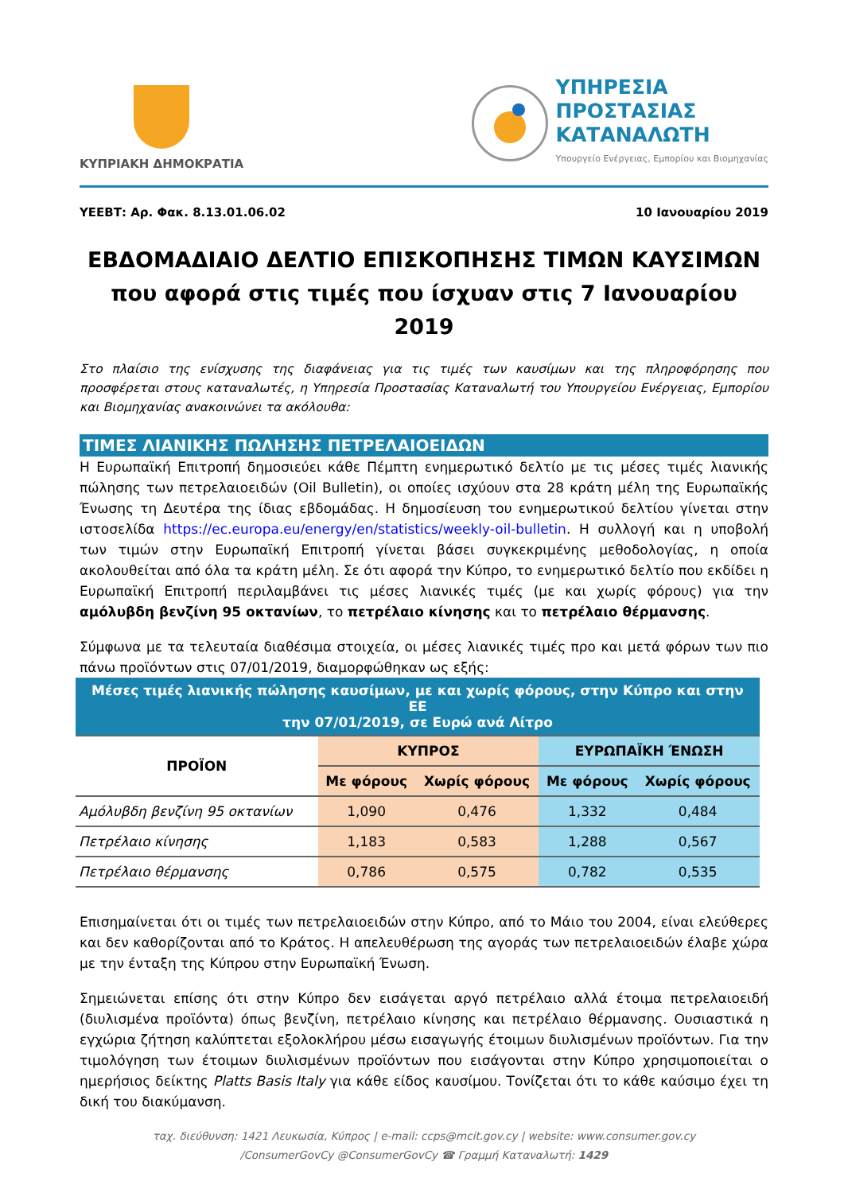ΚΥΠΡΙΑΚΗ ΔΗΜΟΚΡΑΤΙΑ
ΥΠΗΡΕΣΙΑ
ΠΡΟΣΤΑΣΙΑΣ
ΚΑΤΑΝΑΛΩΤΗ
Υπουργείο Ενέργειας, Εμπορίου και Βιομηχανίας
ΥΕΕΒΤ: Αρ. Φακ. 8.13.01.06.02 10 Ιανουαρίου 2019
ΕΒΔΟΜΑΔΙΑΙΟ ΔΕΛΤΙΟ ΕΠΙΣΚΟΠΗΣΗΣ ΤΙΜΩΝ ΚΑΥΣΙΜΩΝ
που αφορά στις τιμές που ίσχυαν στις 7 Ιανουαρίου 2019
Στο πλαίσιο της ενίσχυσης της διαφάνειας για τις τιμές των καυσίμων και της πληροφόρησης που προσφέρεται στους καταναλωτές, η Υπηρεσία Προστασίας Καταναλωτή του Υπουργείου Ενέργειας, Εμπορίου και Βιομηχανίας ανακοινώνει τα ακόλουθα:
ΤΙΜΕΣ ΛΙΑΝΙΚΗΣ ΠΩΛΗΣΗΣ ΠΕΤΡΕΛΑΙΟΕΙΔΩΝ
Η Ευρωπαϊκή Επιτροπή δημοσιεύει κάθε Πέμπτη ενημερωτικό δελτίο με τις μέσες τιμές λιανικής πώλησης των πετρελαιοειδών (Oil Bulletin), οι οποίες ισχύουν στα 28 κράτη μέλη της Ευρωπαϊκής Ένωσης τη Δευτέρα της ίδιας εβδομάδας. Η δημοσίευση του ενημερωτικού δελτίου γίνεται στην ιστοσελίδα https://ec.europa.eu/energy/en/statistics/weekly-oil-bulletin. Η συλλογή και η υποβολή των τιμών στην Ευρωπαϊκή Επιτροπή γίνεται βάσει συγκεκριμένης μεθοδολογίας, η οποία ακολουθείται από όλα τα κράτη μέλη. Σε ότι αφορά την Κύπρο, το ενημερωτικό δελτίο που εκδίδει η Ευρωπαϊκή Επιτροπή περιλαμβάνει τις μέσες λιανικές τιμές (με και χωρίς φόρους) για την αμόλυβδη βενζίνη 95 οκτανίων, το πετρέλαιο κίνησης και το πετρέλαιο θέρμανσης.
Σύμφωνα με τα τελευταία διαθέσιμα στοιχεία, οι μέσες λιανικές τιμές προ και μετά φόρων των πιο πάνω προϊόντων στις 07/01/2019, διαμορφώθηκαν ως εξής:
| Μέσες τιμές λιανικής πώλησης καυσίμων, με και χωρίς φόρους, στην Κύπρο και στην ΕΕ την 07/01/2019, σε Ευρώ ανά Λίτρο | | | | |
| ΠΡΟΪΟΝ | ΚΥΠΡΟΣ | | ΕΥΡΩΠΑΪΚΗ ΈΝΩΣΗ | |
| | Με φόρους | Χωρίς φόρους | Με φόρους | Χωρίς φόρους |
| Αμόλυβδη βενζίνη 95 οκτανίων | 1,090 | 0,476 | 1,332 | 0,484 |
| Πετρέλαιο κίνησης | 1,183 | 0,583 | 1,288 | 0,567 |
| Πετρέλαιο θέρμανσης | 0,786 | 0,575 | 0,782 | 0,535 |
Επισημαίνεται ότι οι τιμές των πετρελαιοειδών στην Κύπρο, από το Μάιο του 2004, είναι ελεύθερες και δεν καθορίζονται από το Κράτος. Η απελευθέρωση της αγοράς των πετρελαιοειδών έλαβε χώρα με την ένταξη της Κύπρου στην Ευρωπαϊκή Ένωση.
Σημειώνεται επίσης ότι στην Κύπρο δεν εισάγεται αργό πετρέλαιο αλλά έτοιμα πετρελαιοειδή (διυλισμένα προϊόντα) όπως βενζίνη, πετρέλαιο κίνησης και πετρέλαιο θέρμανσης. Ουσιαστικά η εγχώρια ζήτηση καλύπτεται εξολοκλήρου μέσω εισαγωγής έτοιμων διυλισμένων προϊόντων. Για την τιμολόγηση των έτοιμων διυλισμένων προϊόντων που εισάγονται στην Κύπρο χρησιμοποιείται ο ημερήσιος δείκτης Platts Basis Italy για κάθε είδος καυσίμου. Τονίζεται ότι το κάθε καύσιμο έχει τη δική του διακύμανση.
ταχ. διεύθυνση: 1421 Λευκωσία, Κύπρος | e-mail: ccps@mcit.gov.cy | website: www.consumer.gov.cy
/ConsumerGovCy @ConsumerGovCy ☎ Γραμμή Καταναλωτή: 1429